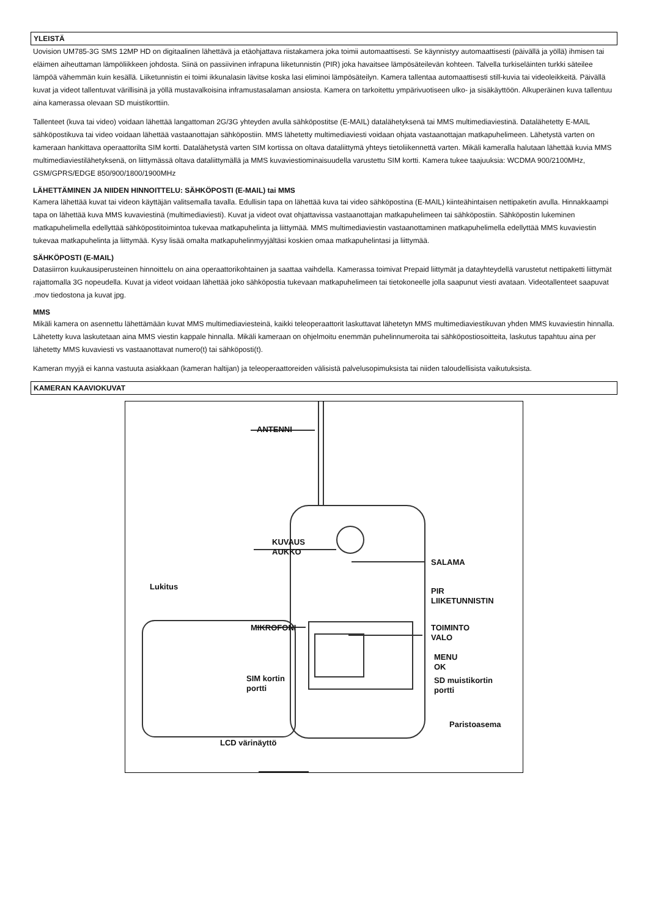YLEISTÄ
Uovision UM785-3G SMS 12MP HD on digitaalinen lähettävä ja etäohjattava riistakamera joka toimii automaattisesti. Se käynnistyy automaattisesti (päivällä ja yöllä) ihmisen tai eläimen aiheuttaman lämpöliikkeen johdosta. Siinä on passiivinen infrapuna liiketunnistin (PIR) joka havaitsee lämpösäteilevän kohteen. Talvella turkiseläinten turkki säteilee lämpöä vähemmän kuin kesällä. Liiketunnistin ei toimi ikkunalasin lävitse koska lasi eliminoi lämpösäteilyn. Kamera tallentaa automaattisesti still-kuvia tai videoleikkeitä. Päivällä kuvat ja videot tallentuvat värillisinä ja yöllä mustavalkoisina inframustasalaman ansiosta. Kamera on tarkoitettu ympärivuotiseen ulko- ja sisäkäyttöön. Alkuperäinen kuva tallentuu aina kamerassa olevaan SD muistikorttiin.
Tallenteet (kuva tai video) voidaan lähettää langattoman 2G/3G yhteyden avulla sähköpostitse (E-MAIL) datalähetyksenä tai MMS multimediaviestinä. Datalähetetty E-MAIL sähköpostikuva tai video voidaan lähettää vastaanottajan sähköpostiin. MMS lähetetty multimediaviesti voidaan ohjata vastaanottajan matkapuhelimeen. Lähetystä varten on kameraan hankittava operaattorilta SIM kortti. Datalähetystä varten SIM kortissa on oltava dataliittymä yhteys tietoliikennettä varten. Mikäli kameralla halutaan lähettää kuvia MMS multimediaviestilähetyksenä, on liittymässä oltava dataliittymällä ja MMS kuvaviestiominaisuudella varustettu SIM kortti. Kamera tukee taajuuksia: WCDMA 900/2100MHz, GSM/GPRS/EDGE 850/900/1800/1900MHz
LÄHETTÄMINEN JA NIIDEN HINNOITTELU: SÄHKÖPOSTI (E-MAIL) tai MMS
Kamera lähettää kuvat tai videon käyttäjän valitsemalla tavalla. Edullisin tapa on lähettää kuva tai video sähköpostina (E-MAIL) kiinteähintaisen nettipaketin avulla. Hinnakkaampi tapa on lähettää kuva MMS kuvaviestinä (multimediaviesti). Kuvat ja videot ovat ohjattavissa vastaanottajan matkapuhelimeen tai sähköpostiin. Sähköpostin lukeminen matkapuhelimella edellyttää sähköpostitoimintoa tukevaa matkapuhelinta ja liittymää. MMS multimediaviestin vastaanottaminen matkapuhelimella edellyttää MMS kuvaviestin tukevaa matkapuhelinta ja liittymää. Kysy lisää omalta matkapuhelinmyyjältäsi koskien omaa matkapuhelintasi ja liittymää.
SÄHKÖPOSTI (E-MAIL)
Datasiirron kuukausiperusteinen hinnoittelu on aina operaattorikohtainen ja saattaa vaihdella. Kamerassa toimivat Prepaid liittymät ja datayhteydellä varustetut nettipaketti liittymät rajattomalla 3G nopeudella. Kuvat ja videot voidaan lähettää joko sähköpostia tukevaan matkapuhelimeen tai tietokoneelle jolla saapunut viesti avataan. Videotallenteet saapuvat .mov tiedostona ja kuvat jpg.
MMS
Mikäli kamera on asennettu lähettämään kuvat MMS multimediaviesteinä, kaikki teleoperaattorit laskuttavat lähetetyn MMS multimediaviestikuvan yhden MMS kuvaviestin hinnalla. Lähetetty kuva laskutetaan aina MMS viestin kappale hinnalla. Mikäli kameraan on ohjelmoitu enemmän puhelinnumeroita tai sähköpostiosoitteita, laskutus tapahtuu aina per lähetetty MMS kuvaviesti vs vastaanottavat numero(t) tai sähköposti(t).
Kameran myyjä ei kanna vastuuta asiakkaan (kameran haltijan) ja teleoperaattoreiden välisistä palvelusopimuksista tai niiden taloudellisista vaikutuksista.
KAMERAN KAAVIOKUVAT
ANTENNI
KUVAUS
AUKKO
SALAMA
Lukitus PIR
LIIKETUNNISTIN
MIKROFONI TOIMINTO
VALO
MENU
OK
SIM kortin
portti
SD muistikortin
portti
Paristoasema
LCD värinäyttö